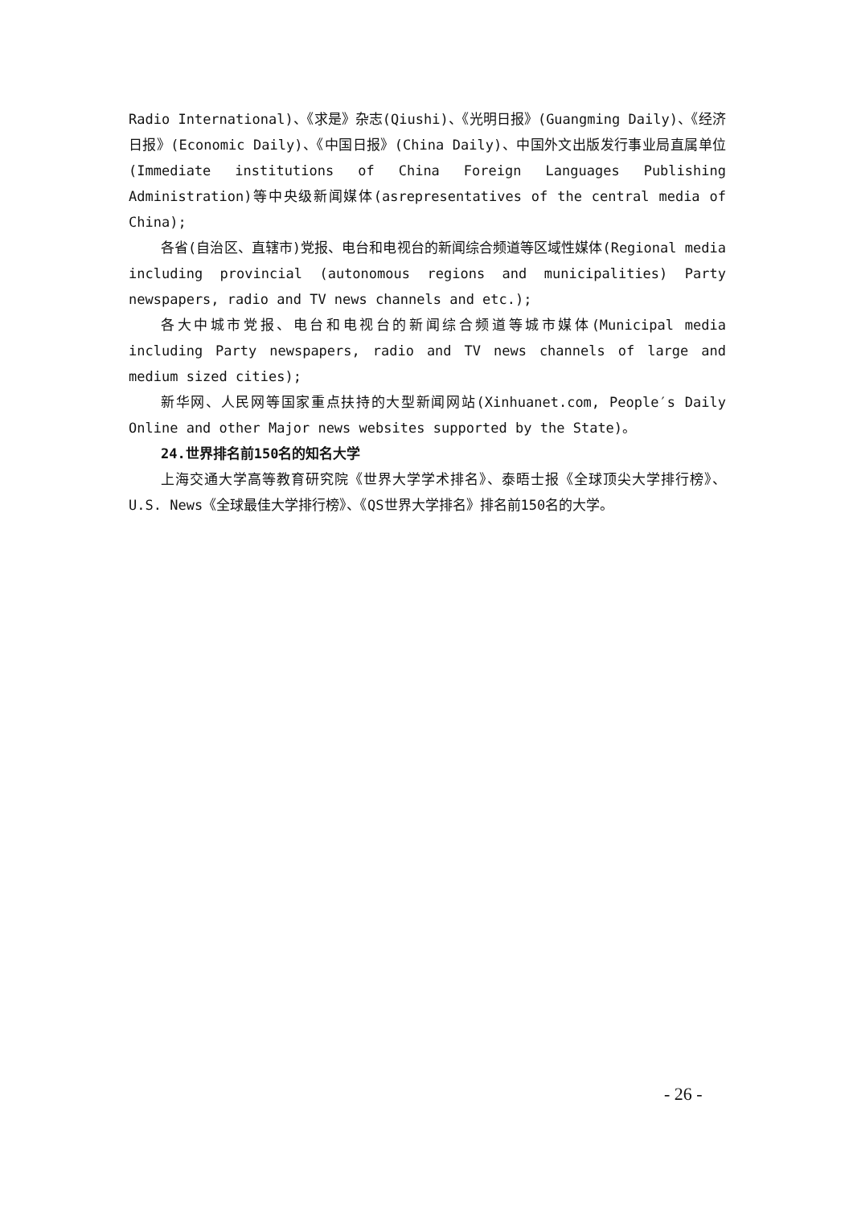Radio International)、《求是》杂志(Qiushi)、《光明日报》(Guangming Daily)、《经济日报》(Economic Daily)、《中国日报》(China Daily)、中国外文出版发行事业局直属单位(Immediate institutions of China Foreign Languages Publishing Administration)等中央级新闻媒体(asrepresentatives of the central media of China);
各省(自治区、直辖市)党报、电台和电视台的新闻综合频道等区域性媒体(Regional media including provincial (autonomous regions and municipalities) Party newspapers, radio and TV news channels and etc.);
各大中城市党报、电台和电视台的新闻综合频道等城市媒体(Municipal media including Party newspapers, radio and TV news channels of large and medium sized cities);
新华网、人民网等国家重点扶持的大型新闻网站(Xinhuanet.com, People′s Daily Online and other Major news websites supported by the State)。
24.世界排名前150名的知名大学
上海交通大学高等教育研究院《世界大学学术排名》、泰晤士报《全球顶尖大学排行榜》、U.S. News《全球最佳大学排行榜》、《QS世界大学排名》排名前150名的大学。
- 26 -